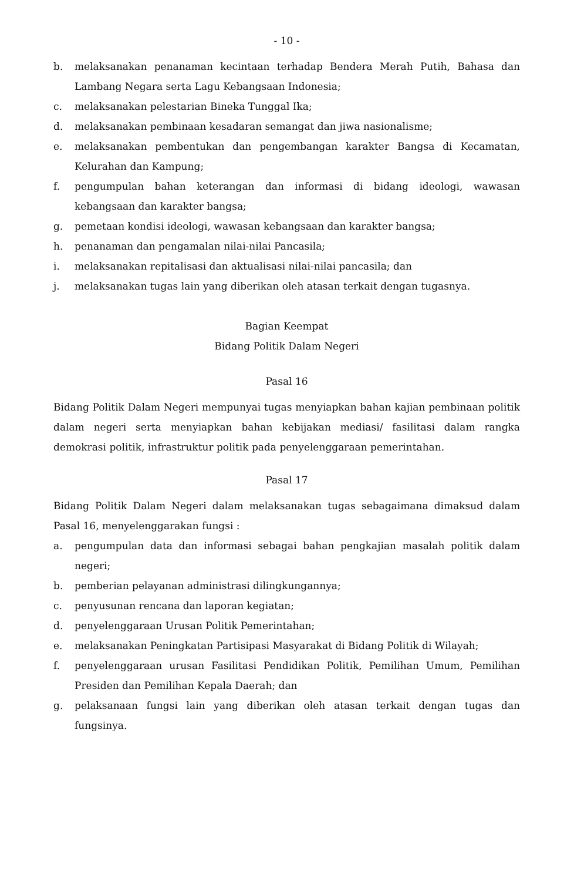- 10 -
b. melaksanakan penanaman kecintaan terhadap Bendera Merah Putih, Bahasa dan Lambang Negara serta Lagu Kebangsaan Indonesia;
c. melaksanakan pelestarian Bineka Tunggal Ika;
d. melaksanakan pembinaan kesadaran semangat dan jiwa nasionalisme;
e. melaksanakan pembentukan dan pengembangan karakter Bangsa di Kecamatan, Kelurahan dan Kampung;
f. pengumpulan bahan keterangan dan informasi di bidang ideologi, wawasan kebangsaan dan karakter bangsa;
g. pemetaan kondisi ideologi, wawasan kebangsaan dan karakter bangsa;
h. penanaman dan pengamalan nilai-nilai Pancasila;
i. melaksanakan repitalisasi dan aktualisasi nilai-nilai pancasila; dan
j. melaksanakan tugas lain yang diberikan oleh atasan terkait dengan tugasnya.
Bagian Keempat
Bidang Politik Dalam Negeri
Pasal 16
Bidang Politik Dalam Negeri mempunyai tugas menyiapkan bahan kajian pembinaan politik dalam negeri serta menyiapkan bahan kebijakan mediasi/ fasilitasi dalam rangka demokrasi politik, infrastruktur politik pada penyelenggaraan pemerintahan.
Pasal 17
Bidang Politik Dalam Negeri dalam melaksanakan tugas sebagaimana dimaksud dalam Pasal 16, menyelenggarakan fungsi :
a. pengumpulan data dan informasi sebagai bahan pengkajian masalah politik dalam negeri;
b. pemberian pelayanan administrasi dilingkungannya;
c. penyusunan rencana dan laporan kegiatan;
d. penyelenggaraan Urusan Politik Pemerintahan;
e. melaksanakan Peningkatan Partisipasi Masyarakat di Bidang Politik di Wilayah;
f. penyelenggaraan urusan Fasilitasi Pendidikan Politik, Pemilihan Umum, Pemilihan Presiden dan Pemilihan Kepala Daerah; dan
g. pelaksanaan fungsi lain yang diberikan oleh atasan terkait dengan tugas dan fungsinya.